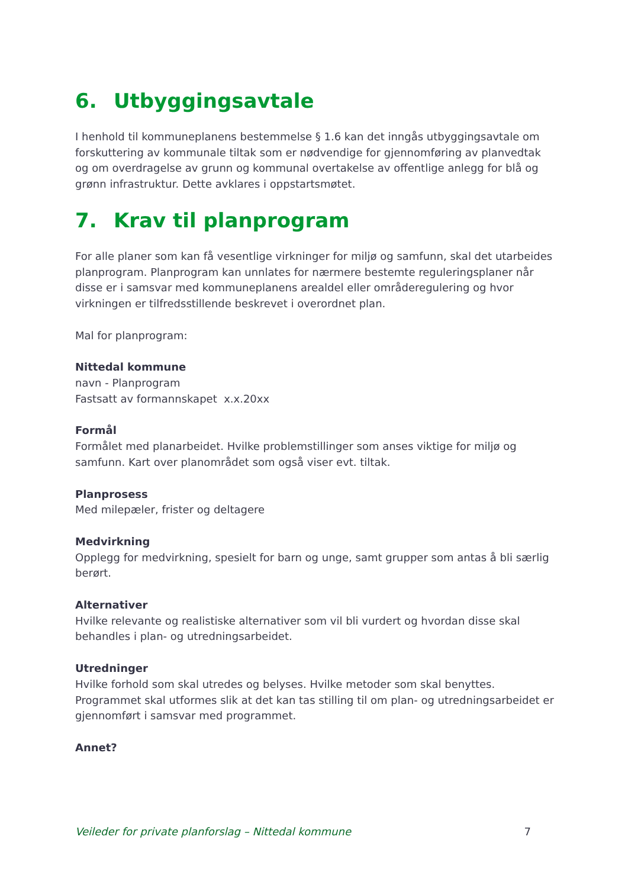6. Utbyggingsavtale
I henhold til kommuneplanens bestemmelse § 1.6 kan det inngås utbyggingsavtale om forskuttering av kommunale tiltak som er nødvendige for gjennomføring av planvedtak og om overdragelse av grunn og kommunal overtakelse av offentlige anlegg for blå og grønn infrastruktur. Dette avklares i oppstartsmøtet.
7. Krav til planprogram
For alle planer som kan få vesentlige virkninger for miljø og samfunn, skal det utarbeides planprogram. Planprogram kan unnlates for nærmere bestemte reguleringsplaner når disse er i samsvar med kommuneplanens arealdel eller områderegulering og hvor virkningen er tilfredsstillende beskrevet i overordnet plan.
Mal for planprogram:
Nittedal kommune
navn - Planprogram
Fastsatt av formannskapet x.x.20xx
Formål
Formålet med planarbeidet. Hvilke problemstillinger som anses viktige for miljø og samfunn. Kart over planområdet som også viser evt. tiltak.
Planprosess
Med milepæler, frister og deltagere
Medvirkning
Opplegg for medvirkning, spesielt for barn og unge, samt grupper som antas å bli særlig berørt.
Alternativer
Hvilke relevante og realistiske alternativer som vil bli vurdert og hvordan disse skal behandles i plan- og utredningsarbeidet.
Utredninger
Hvilke forhold som skal utredes og belyses. Hvilke metoder som skal benyttes. Programmet skal utformes slik at det kan tas stilling til om plan- og utredningsarbeidet er gjennomført i samsvar med programmet.
Annet?
Veileder for private planforslag – Nittedal kommune 7